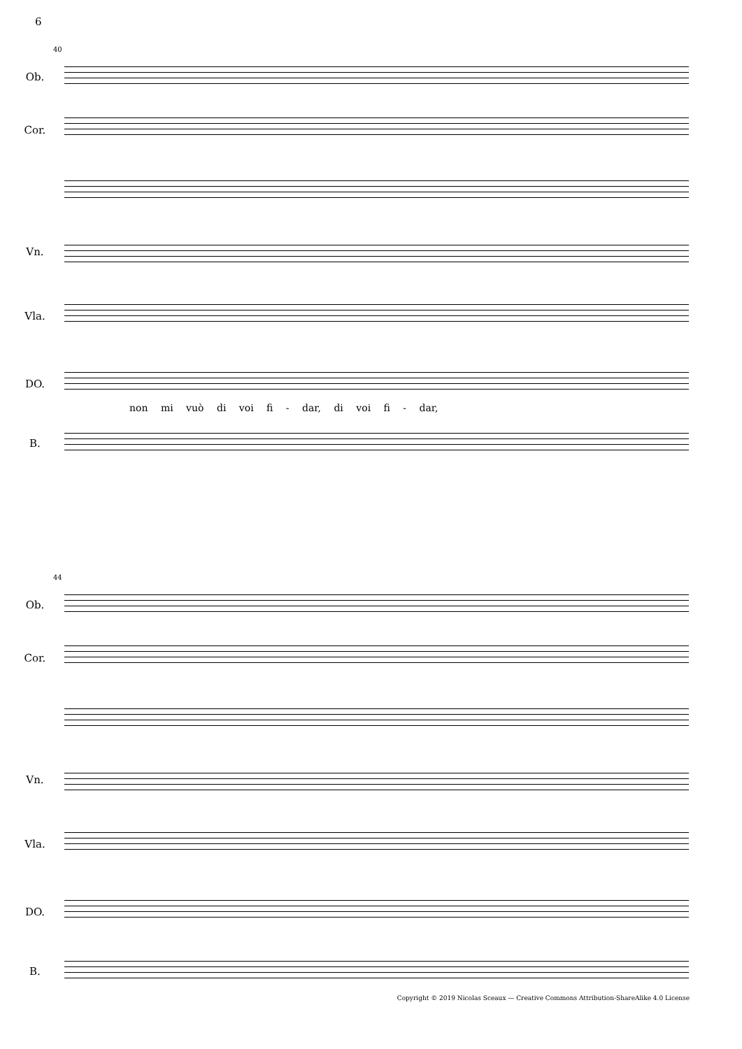6
40
Ob.
Cor.
Vn.
Vla.
DO.
non mi vuò di voi fi - dar, di voi fi - dar,
B.
44
Ob.
Cor.
Vn.
Vla.
DO.
B.
Copyright © 2019 Nicolas Sceaux — Creative Commons Attribution-ShareAlike 4.0 License